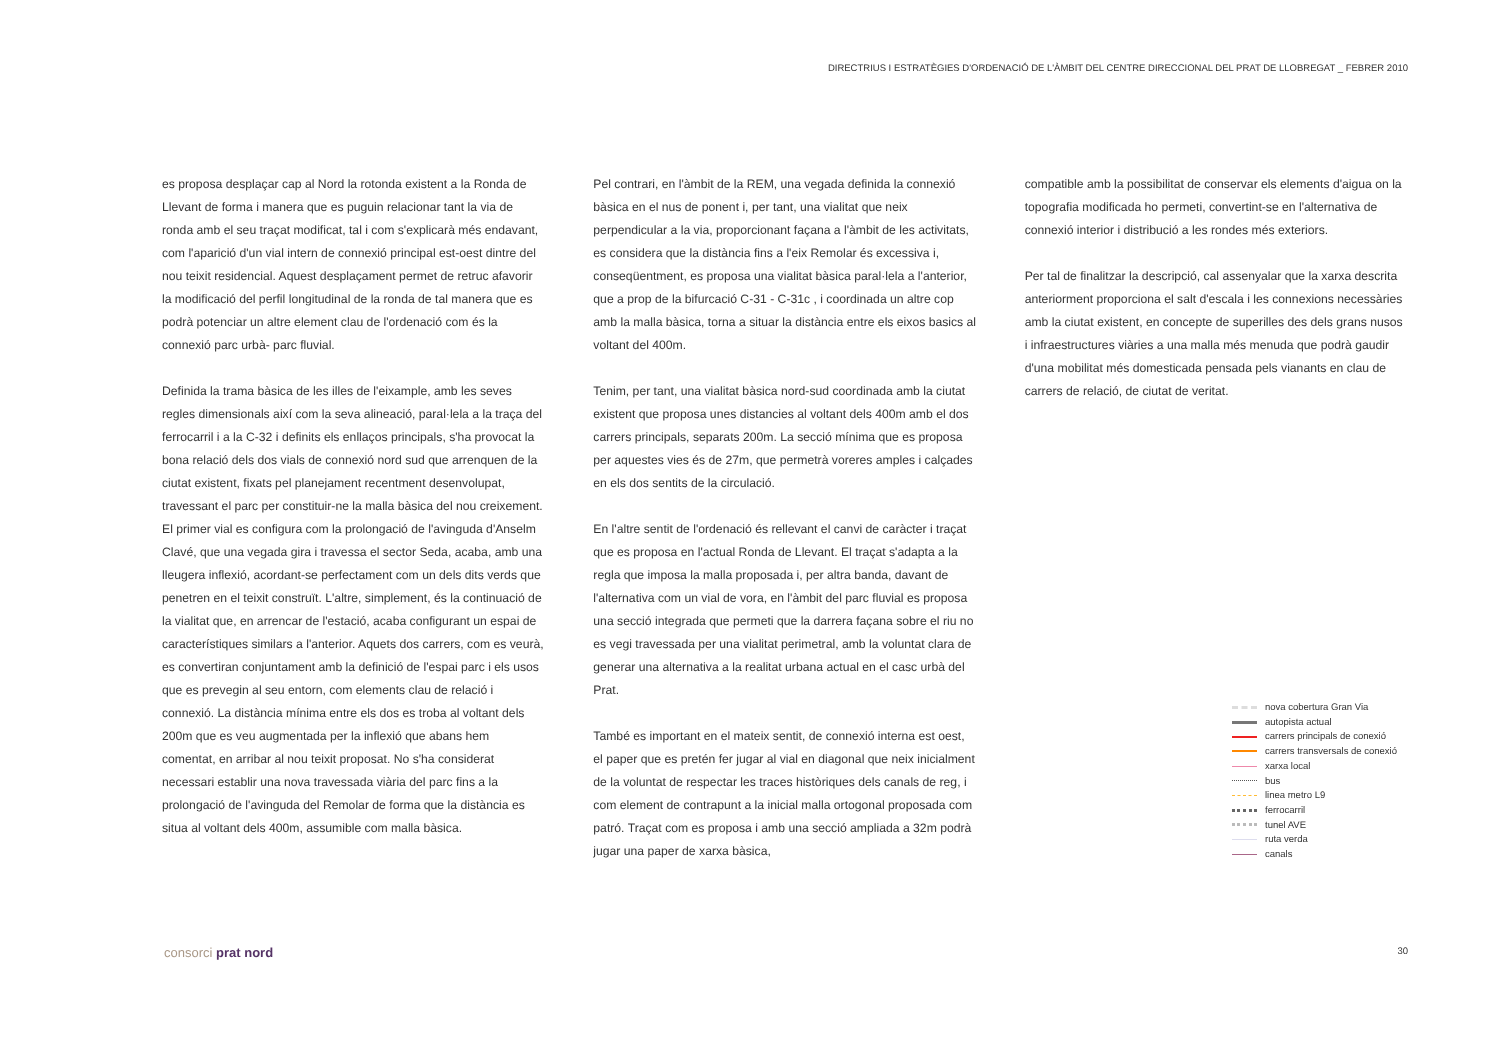DIRECTRIUS I ESTRATÈGIES D'ORDENACIÓ DE L'ÀMBIT DEL CENTRE DIRECCIONAL DEL PRAT DE LLOBREGAT _ FEBRER 2010
es proposa desplaçar cap al Nord la rotonda existent a la Ronda de Llevant de forma i manera que es puguin relacionar tant la via de ronda amb el seu traçat modificat, tal i com s'explicarà més endavant, com l'aparició d'un vial intern de connexió principal est-oest dintre del nou teixit residencial. Aquest desplaçament permet de retruc afavorir la modificació del perfil longitudinal de la ronda de tal manera que es podrà potenciar un altre element clau de l'ordenació com és la connexió parc urbà- parc fluvial.
Definida la trama bàsica de les illes de l'eixample, amb les seves regles dimensionals així com la seva alineació, paral·lela a la traça del ferrocarril i a la C-32 i definits els enllaços principals, s'ha provocat la bona relació dels dos vials de connexió nord sud que arrenquen de la ciutat existent, fixats pel planejament recentment desenvolupat, travessant el parc per constituir-ne la malla bàsica del nou creixement. El primer vial es configura com la prolongació de l'avinguda d'Anselm Clavé, que una vegada gira i travessa el sector Seda, acaba, amb una lleugera inflexió, acordant-se perfectament com un dels dits verds que penetren en el teixit construït. L'altre, simplement, és la continuació de la vialitat que, en arrencar de l'estació, acaba configurant un espai de característiques similars a l'anterior. Aquets dos carrers, com es veurà, es convertiran conjuntament amb la definició de l'espai parc i els usos que es prevegin al seu entorn, com elements clau de relació i connexió. La distància mínima entre els dos es troba al voltant dels 200m que es veu augmentada per la inflexió que abans hem comentat, en arribar al nou teixit proposat. No s'ha considerat necessari establir una nova travessada viària del parc fins a la prolongació de l'avinguda del Remolar de forma que la distància es situa al voltant dels 400m, assumible com malla bàsica.
Pel contrari, en l'àmbit de la REM, una vegada definida la connexió bàsica en el nus de ponent i, per tant, una vialitat que neix perpendicular a la via, proporcionant façana a l'àmbit de les activitats, es considera que la distància fins a l'eix Remolar és excessiva i, conseqüentment, es proposa una vialitat bàsica paral·lela a l'anterior, que a prop de la bifurcació C-31 - C-31c , i coordinada un altre cop amb la malla bàsica, torna a situar la distància entre els eixos basics al voltant del 400m.
Tenim, per tant, una vialitat bàsica nord-sud coordinada amb la ciutat existent que proposa unes distancies al voltant dels 400m amb el dos carrers principals, separats 200m. La secció mínima que es proposa per aquestes vies és de 27m, que permetrà voreres amples i calçades en els dos sentits de la circulació.
En l'altre sentit de l'ordenació és rellevant el canvi de caràcter i traçat que es proposa en l'actual Ronda de Llevant. El traçat s'adapta a la regla que imposa la malla proposada i, per altra banda, davant de l'alternativa com un vial de vora, en l'àmbit del parc fluvial es proposa una secció integrada que permeti que la darrera façana sobre el riu no es vegi travessada per una vialitat perimetral, amb la voluntat clara de generar una alternativa a la realitat urbana actual en el casc urbà del Prat.
També es important en el mateix sentit, de connexió interna est oest, el paper que es pretén fer jugar al vial en diagonal que neix inicialment de la voluntat de respectar les traces històriques dels canals de reg, i com element de contrapunt a la inicial malla ortogonal proposada com patró. Traçat com es proposa i amb una secció ampliada a 32m podrà jugar una paper de xarxa bàsica,
compatible amb la possibilitat de conservar els elements d'aigua on la topografia modificada ho permeti, convertint-se en l'alternativa de connexió interior i distribució a les rondes més exteriors.
Per tal de finalitzar la descripció, cal assenyalar que la xarxa descrita anteriorment proporciona el salt d'escala i les connexions necessàries amb la ciutat existent, en concepte de superilles des dels grans nusos i infraestructures viàries a una malla més menuda que podrà gaudir d'una mobilitat més domesticada pensada pels vianants en clau de carrers de relació, de ciutat de veritat.
nova cobertura Gran Via
autopista actual
carrers principals de conexió
carrers transversals de conexió
xarxa local
bus
linea metro L9
ferrocarril
tunel AVE
ruta verda
canals
consorci prat nord 30